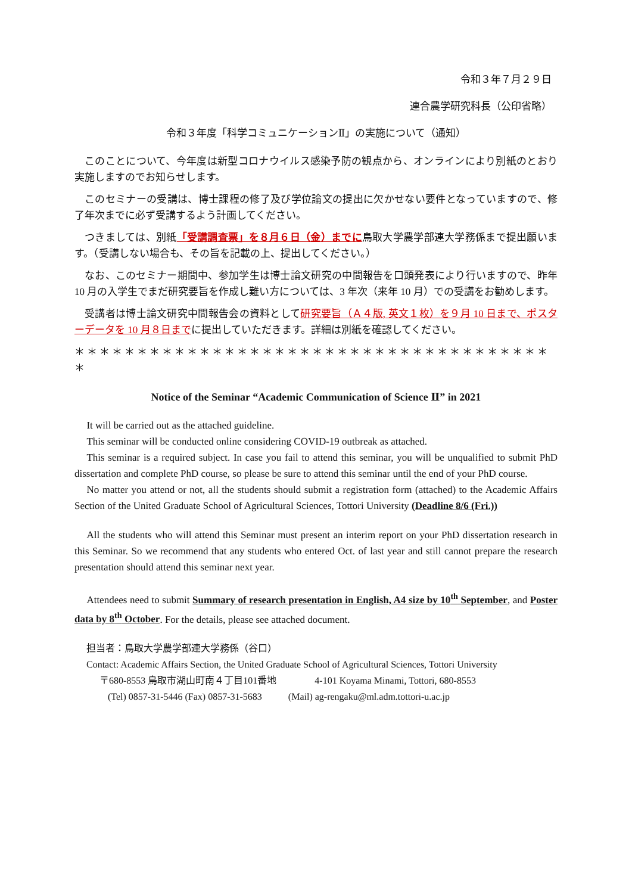令和３年７月２９日
連合農学研究科長（公印省略）
令和３年度「科学コミュニケーションⅡ」の実施について（通知）
このことについて、今年度は新型コロナウイルス感染予防の観点から、オンラインにより別紙のとおり実施しますのでお知らせします。
このセミナーの受講は、博士課程の修了及び学位論文の提出に欠かせない要件となっていますので、修了年次までに必ず受講するよう計画してください。
つきましては、別紙「受講調査票」を８月６日（金）までに鳥取大学農学部連大学務係まで提出願います。（受講しない場合も、その旨を記載の上、提出してください。）
なお、このセミナー期間中、参加学生は博士論文研究の中間報告を口頭発表により行いますので、昨年 10 月の入学生でまだ研究要旨を作成し難い方については、3 年次（来年 10 月）での受講をお勧めします。
受講者は博士論文研究中間報告会の資料として研究要旨（Ａ４版, 英文１枚）を９月 10 日まで、ポスターデータを 10 月８日までに提出していただきます。詳細は別紙を確認してください。
＊＊＊＊＊＊＊＊＊＊＊＊＊＊＊＊＊＊＊＊＊＊＊＊＊＊＊＊＊＊＊＊＊＊＊＊＊＊＊
Notice of the Seminar “Academic Communication of Science Ⅱ” in 2021
It will be carried out as the attached guideline.
This seminar will be conducted online considering COVID-19 outbreak as attached.
This seminar is a required subject. In case you fail to attend this seminar, you will be unqualified to submit PhD dissertation and complete PhD course, so please be sure to attend this seminar until the end of your PhD course.
No matter you attend or not, all the students should submit a registration form (attached) to the Academic Affairs Section of the United Graduate School of Agricultural Sciences, Tottori University (Deadline 8/6 (Fri.))
All the students who will attend this Seminar must present an interim report on your PhD dissertation research in this Seminar. So we recommend that any students who entered Oct. of last year and still cannot prepare the research presentation should attend this seminar next year.
Attendees need to submit Summary of research presentation in English, A4 size by 10<sup>th</sup> September, and Poster data by 8<sup>th</sup> October. For the details, please see attached document.
担当者：鳥取大学農学部連大学務係（谷口）
Contact: Academic Affairs Section, the United Graduate School of Agricultural Sciences, Tottori University
〒680-8553 鳥取市湖山町南４丁目101番地 4-101 Koyama Minami, Tottori, 680-8553
(Tel) 0857-31-5446 (Fax) 0857-31-5683 (Mail) ag-rengaku@ml.adm.tottori-u.ac.jp